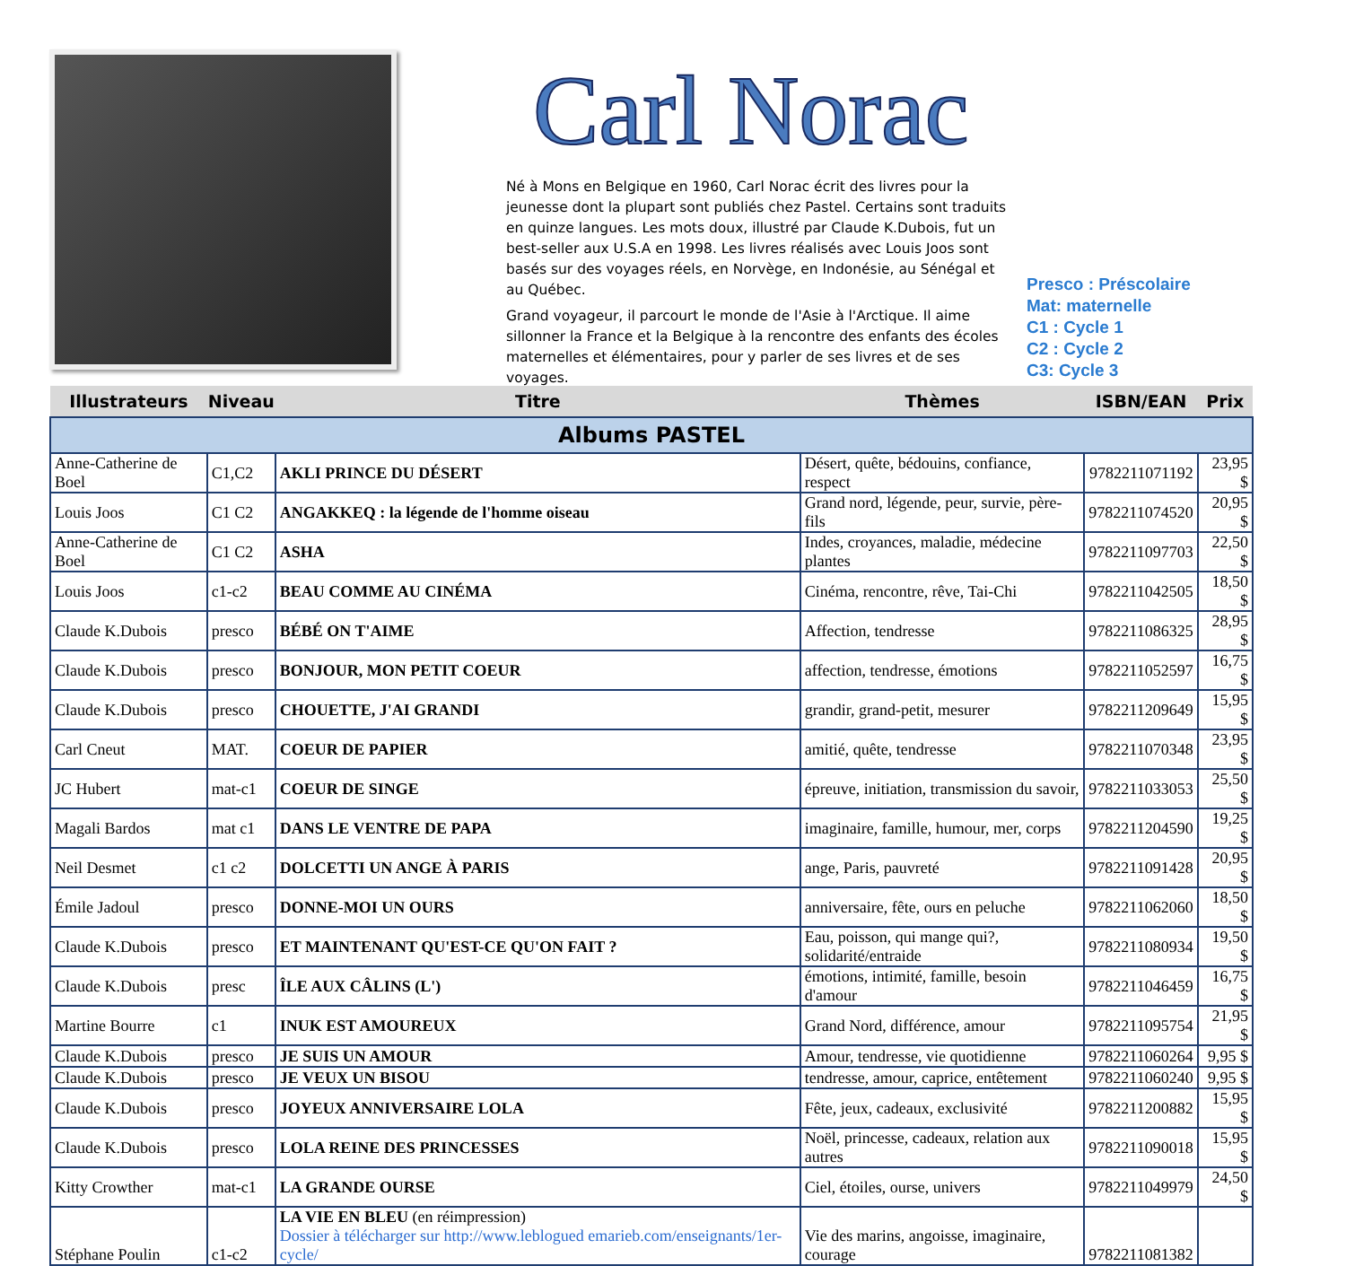Carl Norac
Né à Mons en Belgique en 1960, Carl Norac écrit des livres pour la jeunesse dont la plupart sont publiés chez Pastel. Certains sont traduits en quinze langues. Les mots doux, illustré par Claude K.Dubois, fut un best-seller aux U.S.A en 1998. Les livres réalisés avec Louis Joos sont basés sur des voyages réels, en Norvège, en Indonésie, au Sénégal et au Québec.
Grand voyageur, il parcourt le monde de l'Asie à l'Arctique. Il aime sillonner la France et la Belgique à la rencontre des enfants des écoles maternelles et élémentaires, pour y parler de ses livres et de ses voyages.
Presco : Préscolaire
Mat: maternelle
C1 : Cycle 1
C2 : Cycle 2
C3: Cycle 3
| Illustrateurs | Niveau | Titre | Thèmes | ISBN/EAN | Prix |
| --- | --- | --- | --- | --- | --- |
| Albums PASTEL | | | | | |
| Anne-Catherine de Boel | C1,C2 | AKLI PRINCE DU DÉSERT | Désert, quête, bédouins, confiance, respect | 9782211071192 | 23,95 $ |
| Louis Joos | C1 C2 | ANGAKKEQ : la légende de l'homme oiseau | Grand nord, légende, peur, survie, père-fils | 9782211074520 | 20,95 $ |
| Anne-Catherine de Boel | C1 C2 | ASHA | Indes, croyances, maladie, médecine plantes | 9782211097703 | 22,50 $ |
| Louis Joos | c1-c2 | BEAU COMME AU CINÉMA | Cinéma, rencontre, rêve, Tai-Chi | 9782211042505 | 18,50 $ |
| Claude K.Dubois | presco | BÉBÉ ON T'AIME | Affection, tendresse | 9782211086325 | 28,95 $ |
| Claude K.Dubois | presco | BONJOUR, MON PETIT COEUR | affection, tendresse, émotions | 9782211052597 | 16,75 $ |
| Claude K.Dubois | presco | CHOUETTE, J'AI GRANDI | grandir, grand-petit, mesurer | 9782211209649 | 15,95 $ |
| Carl Cneut | MAT. | COEUR DE PAPIER | amitié, quête, tendresse | 9782211070348 | 23,95 $ |
| JC Hubert | mat-c1 | COEUR DE SINGE | épreuve, initiation, transmission du savoir, | 9782211033053 | 25,50 $ |
| Magali Bardos | mat c1 | DANS LE VENTRE DE PAPA | imaginaire, famille, humour, mer, corps | 9782211204590 | 19,25 $ |
| Neil Desmet | c1 c2 | DOLCETTI UN ANGE À PARIS | ange, Paris, pauvreté | 9782211091428 | 20,95 $ |
| Émile Jadoul | presco | DONNE-MOI UN OURS | anniversaire, fête, ours en peluche | 9782211062060 | 18,50 $ |
| Claude K.Dubois | presco | ET MAINTENANT QU'EST-CE QU'ON FAIT ? | Eau, poisson, qui mange qui?, solidarité/entraide | 9782211080934 | 19,50 $ |
| Claude K.Dubois | presc | ÎLE AUX CÂLINS (L') | émotions, intimité, famille, besoin d'amour | 9782211046459 | 16,75 $ |
| Martine Bourre | c1 | INUK EST AMOUREUX | Grand Nord, différence, amour | 9782211095754 | 21,95 $ |
| Claude K.Dubois | presco | JE SUIS UN AMOUR | Amour, tendresse, vie quotidienne | 9782211060264 | 9,95 $ |
| Claude K.Dubois | presco | JE VEUX UN BISOU | tendresse, amour, caprice, entêtement | 9782211060240 | 9,95 $ |
| Claude K.Dubois | presco | JOYEUX ANNIVERSAIRE LOLA | Fête, jeux, cadeaux, exclusivité | 9782211200882 | 15,95 $ |
| Claude K.Dubois | presco | LOLA REINE DES PRINCESSES | Noël, princesse, cadeaux, relation aux autres | 9782211090018 | 15,95 $ |
| Kitty Crowther | mat-c1 | LA GRANDE OURSE | Ciel, étoiles, ourse, univers | 9782211049979 | 24,50 $ |
| Stéphane Poulin | c1-c2 | LA VIE EN BLEU (en réimpression) Dossier à télécharger sur http://www.leblogued emarieb.com/enseignants/1er-cycle/ | Vie des marins, angoisse, imaginaire, courage | 9782211081382 | |